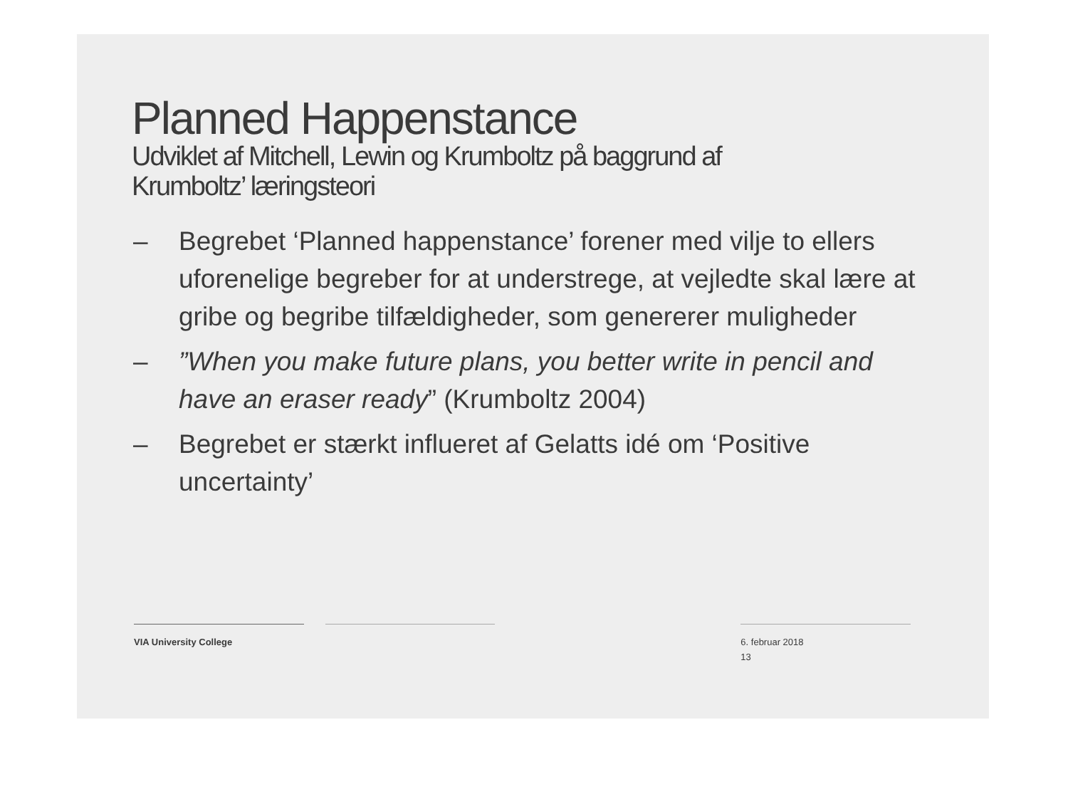Planned Happenstance
Udviklet af Mitchell, Lewin og Krumboltz på baggrund af
Krumboltz’ læringsteori
– Begrebet ‘Planned happenstance’ forener med vilje to ellers uforenelige begreber for at understrege, at vejledte skal lære at gribe og begribe tilfældigheder, som genererer muligheder
–”When you make future plans, you better write in pencil and have an eraser ready” (Krumboltz 2004)
– Begrebet er stærkt influeret af Gelatts idé om ‘Positive uncertainty’
VIA University College 6. februar 2018
13